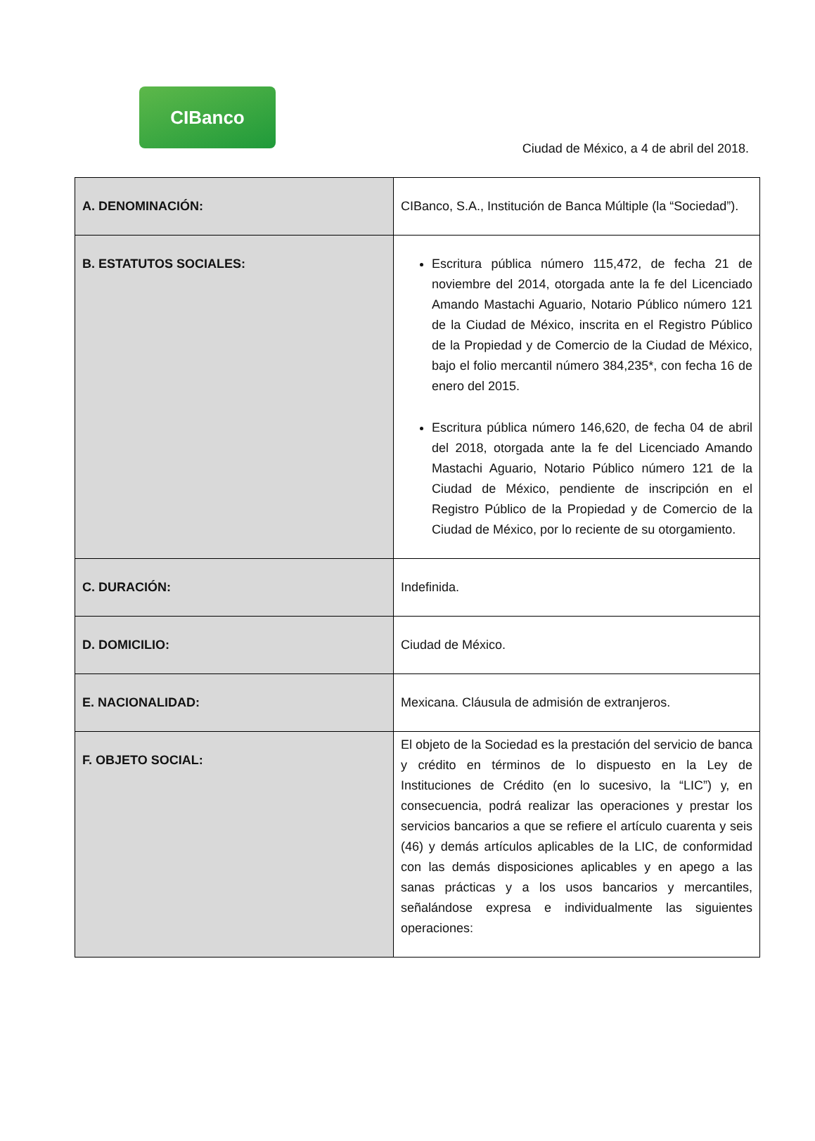CIBanco
Ciudad de México, a 4 de abril del 2018.
| A. DENOMINACIÓN: | CIBanco, S.A., Institución de Banca Múltiple (la “Sociedad”). |
| B. ESTATUTOS SOCIALES: | Escritura pública número 115,472, de fecha 21 de noviembre del 2014, otorgada ante la fe del Licenciado Amando Mastachi Aguario, Notario Público número 121 de la Ciudad de México, inscrita en el Registro Público de la Propiedad y de Comercio de la Ciudad de México, bajo el folio mercantil número 384,235*, con fecha 16 de enero del 2015. Escritura pública número 146,620, de fecha 04 de abril del 2018, otorgada ante la fe del Licenciado Amando Mastachi Aguario, Notario Público número 121 de la Ciudad de México, pendiente de inscripción en el Registro Público de la Propiedad y de Comercio de la Ciudad de México, por lo reciente de su otorgamiento. |
| C. DURACIÓN: | Indefinida. |
| D. DOMICILIO: | Ciudad de México. |
| E. NACIONALIDAD: | Mexicana. Cláusula de admisión de extranjeros. |
| F. OBJETO SOCIAL: | El objeto de la Sociedad es la prestación del servicio de banca y crédito en términos de lo dispuesto en la Ley de Instituciones de Crédito (en lo sucesivo, la “LIC”) y, en consecuencia, podrá realizar las operaciones y prestar los servicios bancarios a que se refiere el artículo cuarenta y seis (46) y demás artículos aplicables de la LIC, de conformidad con las demás disposiciones aplicables y en apego a las sanas prácticas y a los usos bancarios y mercantiles, señalándose expresa e individualmente las siguientes operaciones: |